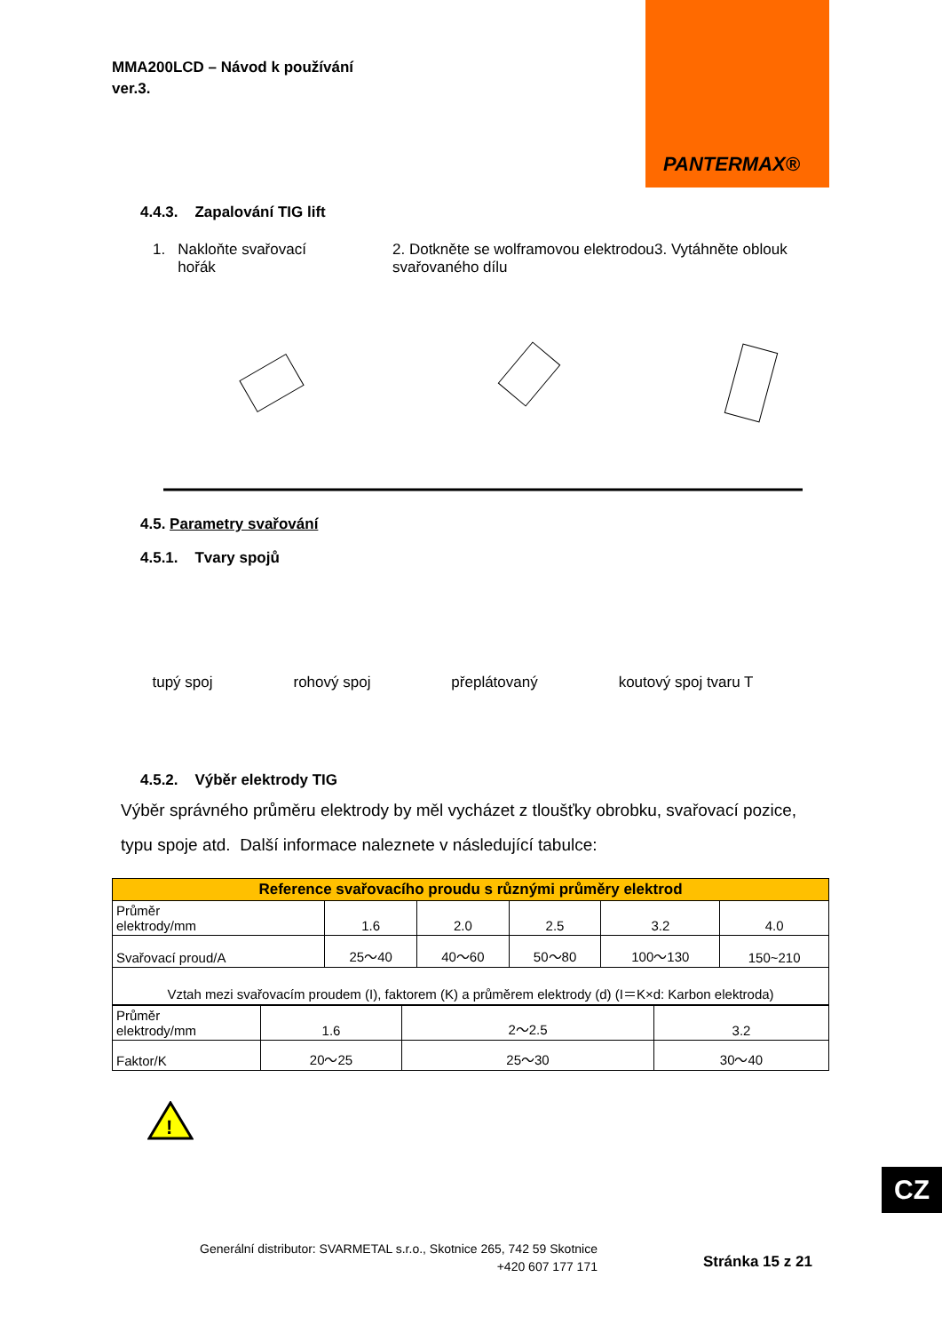MMA200LCD – Návod k používání
ver.3.
PANTERMAX®
4.4.3. Zapalování TIG lift
1. Nakloňte svařovací
hořák
2. Dotkněte se wolframovou elektrodou svařovaného dílu
3. Vytáhněte oblouk
4.5. Parametry svařování
4.5.1. Tvary spojů
tupý spoj rohový spoj přeplátovaný koutový spoj tvaru T
4.5.2. Výběr elektrody TIG
Výběr správného průměru elektrody by měl vycházet z tloušťky obrobku, svařovací pozice, typu spoje atd. Další informace naleznete v následující tabulce:
| Reference svařovacího proudu s různými průměry elektrod | | | | | |
| Průměr elektrody/mm | 1.6 | 2.0 | 2.5 | 3.2 | 4.0 |
| Svařovací proud/A | 25～40 | 40～60 | 50～80 | 100～130 | 150~210 |
| Vztah mezi svařovacím proudem (I), faktorem (K) a průměrem elektrody (d) (I＝K×d: Karbon elektroda) | | | | | |
| Průměr elektrody/mm | 1.6 | 2～2.5 | 3.2 |
| Faktor/K | 20～25 | 25～30 | 30～40 |
!
CZ
Generální distributor: SVARMETAL s.r.o., Skotnice 265, 742 59 Skotnice
+420 607 177 171
Stránka 15 z 21